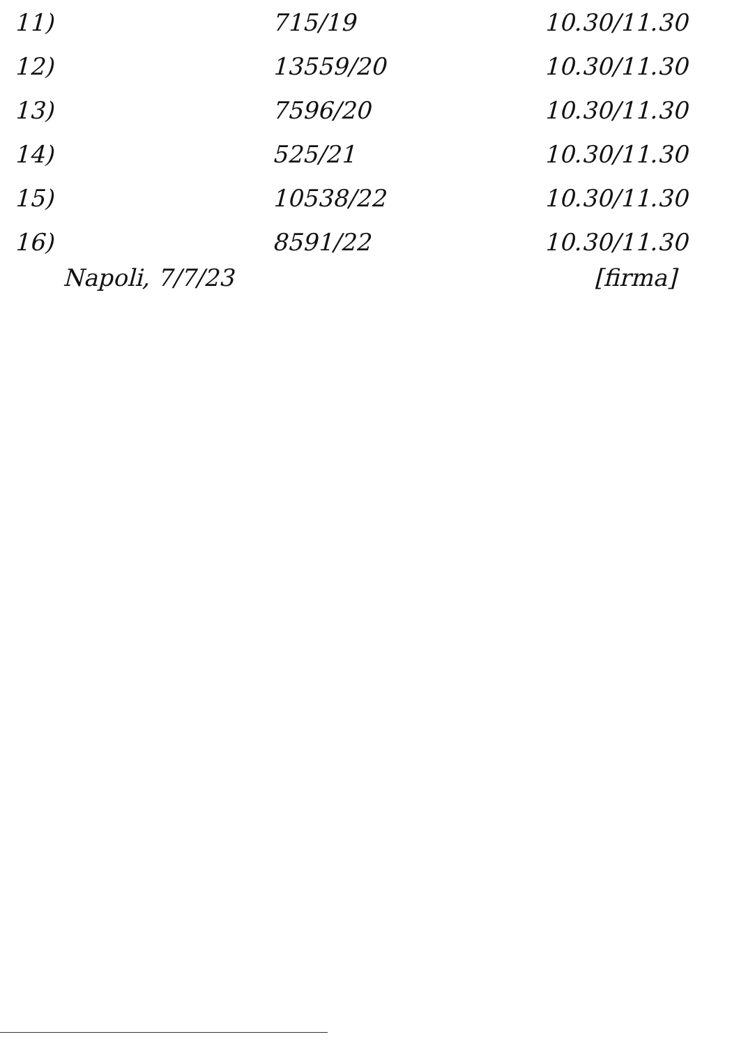| 11) | 715/19 | 10.30/11.30 |
| 12) | 13559/20 | 10.30/11.30 |
| 13) | 7596/20 | 10.30/11.30 |
| 14) | 525/21 | 10.30/11.30 |
| 15) | 10538/22 | 10.30/11.30 |
| 16) | 8591/22 | 10.30/11.30 |
Napoli, 7/7/23 [firma]